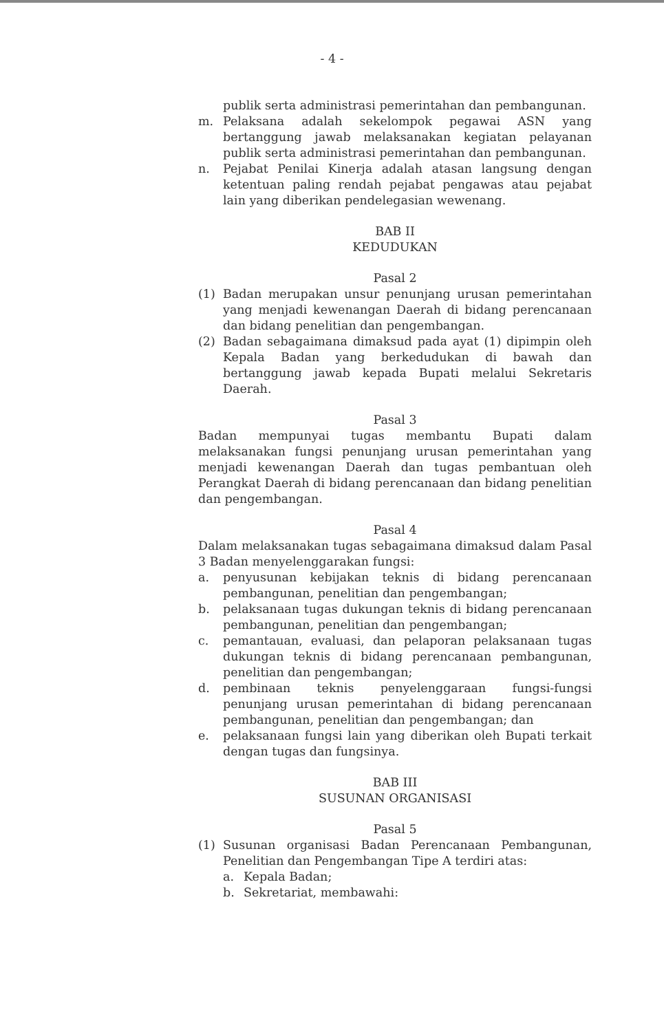- 4 -
publik serta administrasi pemerintahan dan pembangunan.
m. Pelaksana adalah sekelompok pegawai ASN yang bertanggung jawab melaksanakan kegiatan pelayanan publik serta administrasi pemerintahan dan pembangunan.
n. Pejabat Penilai Kinerja adalah atasan langsung dengan ketentuan paling rendah pejabat pengawas atau pejabat lain yang diberikan pendelegasian wewenang.
BAB II
KEDUDUKAN
Pasal 2
(1) Badan merupakan unsur penunjang urusan pemerintahan yang menjadi kewenangan Daerah di bidang perencanaan dan bidang penelitian dan pengembangan.
(2) Badan sebagaimana dimaksud pada ayat (1) dipimpin oleh Kepala Badan yang berkedudukan di bawah dan bertanggung jawab kepada Bupati melalui Sekretaris Daerah.
Pasal 3
Badan mempunyai tugas membantu Bupati dalam melaksanakan fungsi penunjang urusan pemerintahan yang menjadi kewenangan Daerah dan tugas pembantuan oleh Perangkat Daerah di bidang perencanaan dan bidang penelitian dan pengembangan.
Pasal 4
Dalam melaksanakan tugas sebagaimana dimaksud dalam Pasal 3 Badan menyelenggarakan fungsi:
a. penyusunan kebijakan teknis di bidang perencanaan pembangunan, penelitian dan pengembangan;
b. pelaksanaan tugas dukungan teknis di bidang perencanaan pembangunan, penelitian dan pengembangan;
c. pemantauan, evaluasi, dan pelaporan pelaksanaan tugas dukungan teknis di bidang perencanaan pembangunan, penelitian dan pengembangan;
d. pembinaan teknis penyelenggaraan fungsi-fungsi penunjang urusan pemerintahan di bidang perencanaan pembangunan, penelitian dan pengembangan; dan
e. pelaksanaan fungsi lain yang diberikan oleh Bupati terkait dengan tugas dan fungsinya.
BAB III
SUSUNAN ORGANISASI
Pasal 5
(1) Susunan organisasi Badan Perencanaan Pembangunan, Penelitian dan Pengembangan Tipe A terdiri atas:
a. Kepala Badan;
b. Sekretariat, membawahi: